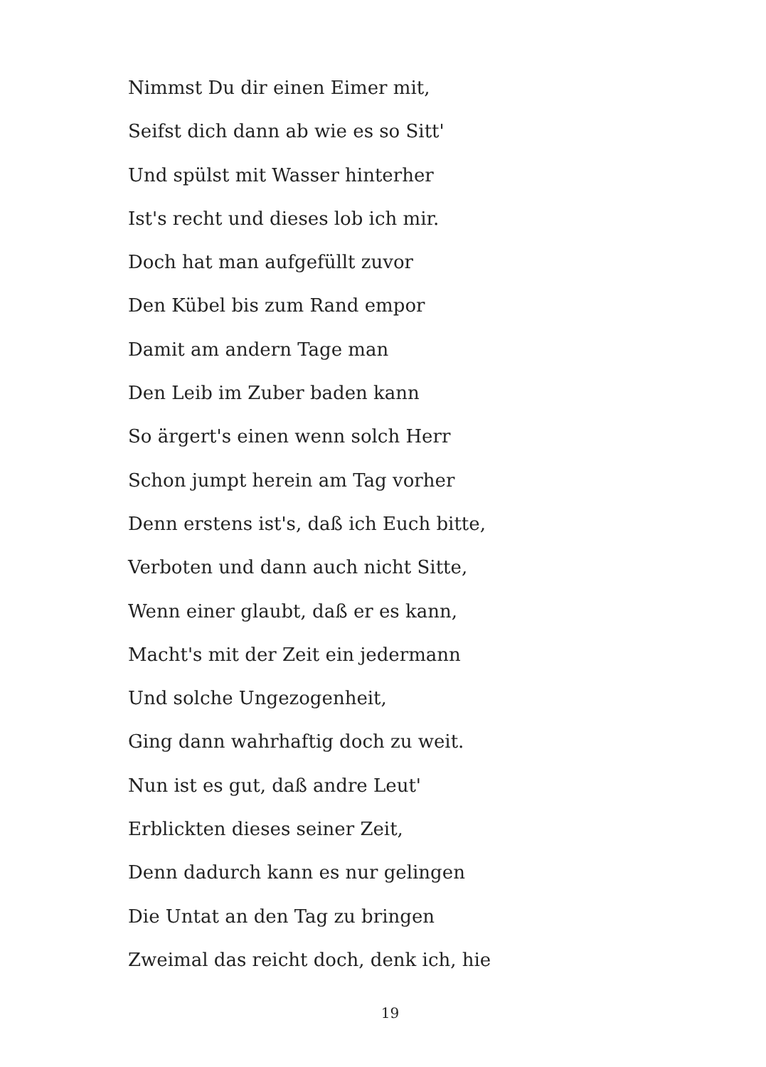Nimmst Du dir einen Eimer mit,
Seifst dich dann ab wie es so Sitt'
Und spülst mit Wasser hinterher
Ist's recht und dieses lob ich mir.
Doch hat man aufgefüllt zuvor
Den Kübel bis zum Rand empor
Damit am andern Tage man
Den Leib im Zuber baden kann
So ärgert's einen wenn solch Herr
Schon jumpt herein am Tag vorher
Denn erstens ist's, daß ich Euch bitte,
Verboten und dann auch nicht Sitte,
Wenn einer glaubt, daß er es kann,
Macht's mit der Zeit ein jedermann
Und solche Ungezogenheit,
Ging dann wahrhaftig doch zu weit.
Nun ist es gut, daß andre Leut'
Erblickten dieses seiner Zeit,
Denn dadurch kann es nur gelingen
Die Untat an den Tag zu bringen
Zweimal das reicht doch, denk ich, hie
19